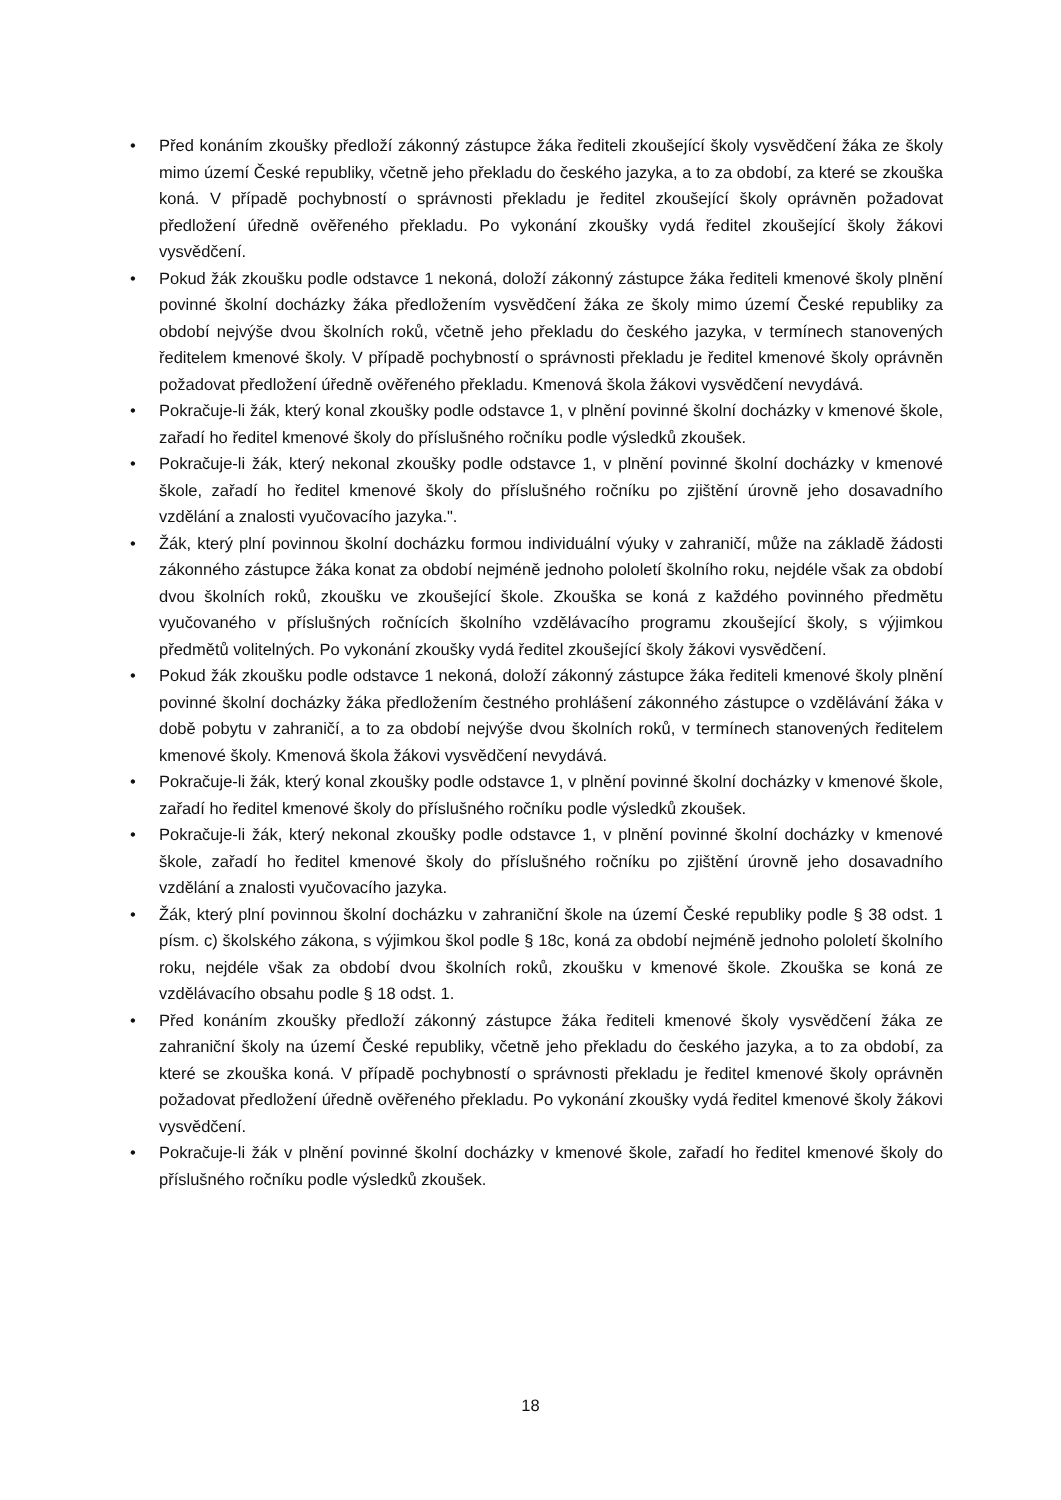• Před konáním zkoušky předloží zákonný zástupce žáka řediteli zkoušející školy vysvědčení žáka ze školy mimo území České republiky, včetně jeho překladu do českého jazyka, a to za období, za které se zkouška koná. V případě pochybností o správnosti překladu je ředitel zkoušející školy oprávněn požadovat předložení úředně ověřeného překladu. Po vykonání zkoušky vydá ředitel zkoušející školy žákovi vysvědčení.
• Pokud žák zkoušku podle odstavce 1 nekoná, doloží zákonný zástupce žáka řediteli kmenové školy plnění povinné školní docházky žáka předložením vysvědčení žáka ze školy mimo území České republiky za období nejvýše dvou školních roků, včetně jeho překladu do českého jazyka, v termínech stanovených ředitelem kmenové školy. V případě pochybností o správnosti překladu je ředitel kmenové školy oprávněn požadovat předložení úředně ověřeného překladu. Kmenová škola žákovi vysvědčení nevydává.
• Pokračuje-li žák, který konal zkoušky podle odstavce 1, v plnění povinné školní docházky v kmenové škole, zařadí ho ředitel kmenové školy do příslušného ročníku podle výsledků zkoušek.
• Pokračuje-li žák, který nekonal zkoušky podle odstavce 1, v plnění povinné školní docházky v kmenové škole, zařadí ho ředitel kmenové školy do příslušného ročníku po zjištění úrovně jeho dosavadního vzdělání a znalosti vyučovacího jazyka.".
• Žák, který plní povinnou školní docházku formou individuální výuky v zahraničí, může na základě žádosti zákonného zástupce žáka konat za období nejméně jednoho pololetí školního roku, nejdéle však za období dvou školních roků, zkoušku ve zkoušející škole. Zkouška se koná z každého povinného předmětu vyučovaného v příslušných ročnících školního vzdělávacího programu zkoušející školy, s výjimkou předmětů volitelných. Po vykonání zkoušky vydá ředitel zkoušející školy žákovi vysvědčení.
• Pokud žák zkoušku podle odstavce 1 nekoná, doloží zákonný zástupce žáka řediteli kmenové školy plnění povinné školní docházky žáka předložením čestného prohlášení zákonného zástupce o vzdělávání žáka v době pobytu v zahraničí, a to za období nejvýše dvou školních roků, v termínech stanovených ředitelem kmenové školy. Kmenová škola žákovi vysvědčení nevydává.
• Pokračuje-li žák, který konal zkoušky podle odstavce 1, v plnění povinné školní docházky v kmenové škole, zařadí ho ředitel kmenové školy do příslušného ročníku podle výsledků zkoušek.
• Pokračuje-li žák, který nekonal zkoušky podle odstavce 1, v plnění povinné školní docházky v kmenové škole, zařadí ho ředitel kmenové školy do příslušného ročníku po zjištění úrovně jeho dosavadního vzdělání a znalosti vyučovacího jazyka.
• Žák, který plní povinnou školní docházku v zahraniční škole na území České republiky podle § 38 odst. 1 písm. c) školského zákona, s výjimkou škol podle § 18c, koná za období nejméně jednoho pololetí školního roku, nejdéle však za období dvou školních roků, zkoušku v kmenové škole. Zkouška se koná ze vzdělávacího obsahu podle § 18 odst. 1.
• Před konáním zkoušky předloží zákonný zástupce žáka řediteli kmenové školy vysvědčení žáka ze zahraniční školy na území České republiky, včetně jeho překladu do českého jazyka, a to za období, za které se zkouška koná. V případě pochybností o správnosti překladu je ředitel kmenové školy oprávněn požadovat předložení úředně ověřeného překladu. Po vykonání zkoušky vydá ředitel kmenové školy žákovi vysvědčení.
• Pokračuje-li žák v plnění povinné školní docházky v kmenové škole, zařadí ho ředitel kmenové školy do příslušného ročníku podle výsledků zkoušek.
18